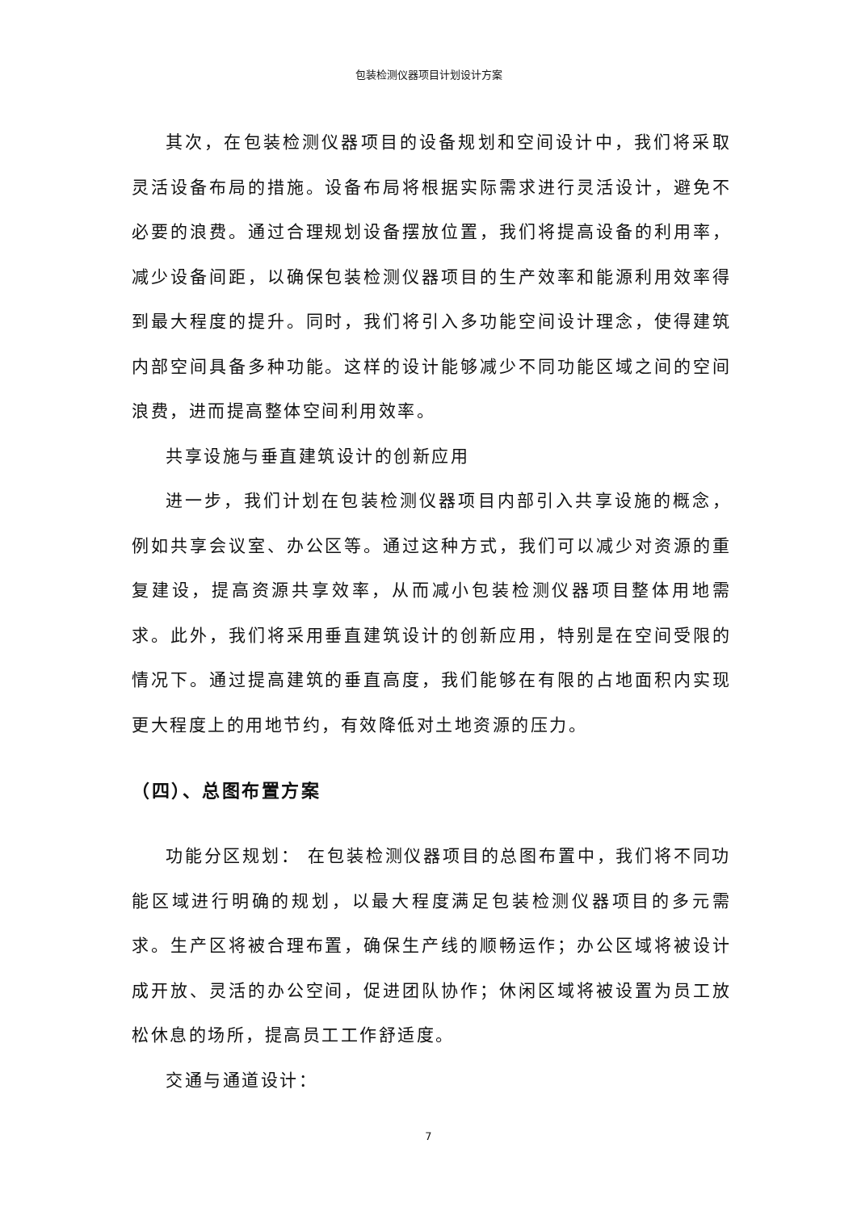包装检测仪器项目计划设计方案
其次，在包装检测仪器项目的设备规划和空间设计中，我们将采取灵活设备布局的措施。设备布局将根据实际需求进行灵活设计，避免不必要的浪费。通过合理规划设备摆放位置，我们将提高设备的利用率，减少设备间距，以确保包装检测仪器项目的生产效率和能源利用效率得到最大程度的提升。同时，我们将引入多功能空间设计理念，使得建筑内部空间具备多种功能。这样的设计能够减少不同功能区域之间的空间浪费，进而提高整体空间利用效率。
共享设施与垂直建筑设计的创新应用
进一步，我们计划在包装检测仪器项目内部引入共享设施的概念，例如共享会议室、办公区等。通过这种方式，我们可以减少对资源的重复建设，提高资源共享效率，从而减小包装检测仪器项目整体用地需求。此外，我们将采用垂直建筑设计的创新应用，特别是在空间受限的情况下。通过提高建筑的垂直高度，我们能够在有限的占地面积内实现更大程度上的用地节约，有效降低对土地资源的压力。
（四）、总图布置方案
功能分区规划： 在包装检测仪器项目的总图布置中，我们将不同功能区域进行明确的规划，以最大程度满足包装检测仪器项目的多元需求。生产区将被合理布置，确保生产线的顺畅运作；办公区域将被设计成开放、灵活的办公空间，促进团队协作；休闲区域将被设置为员工放松休息的场所，提高员工工作舒适度。
交通与通道设计：
7